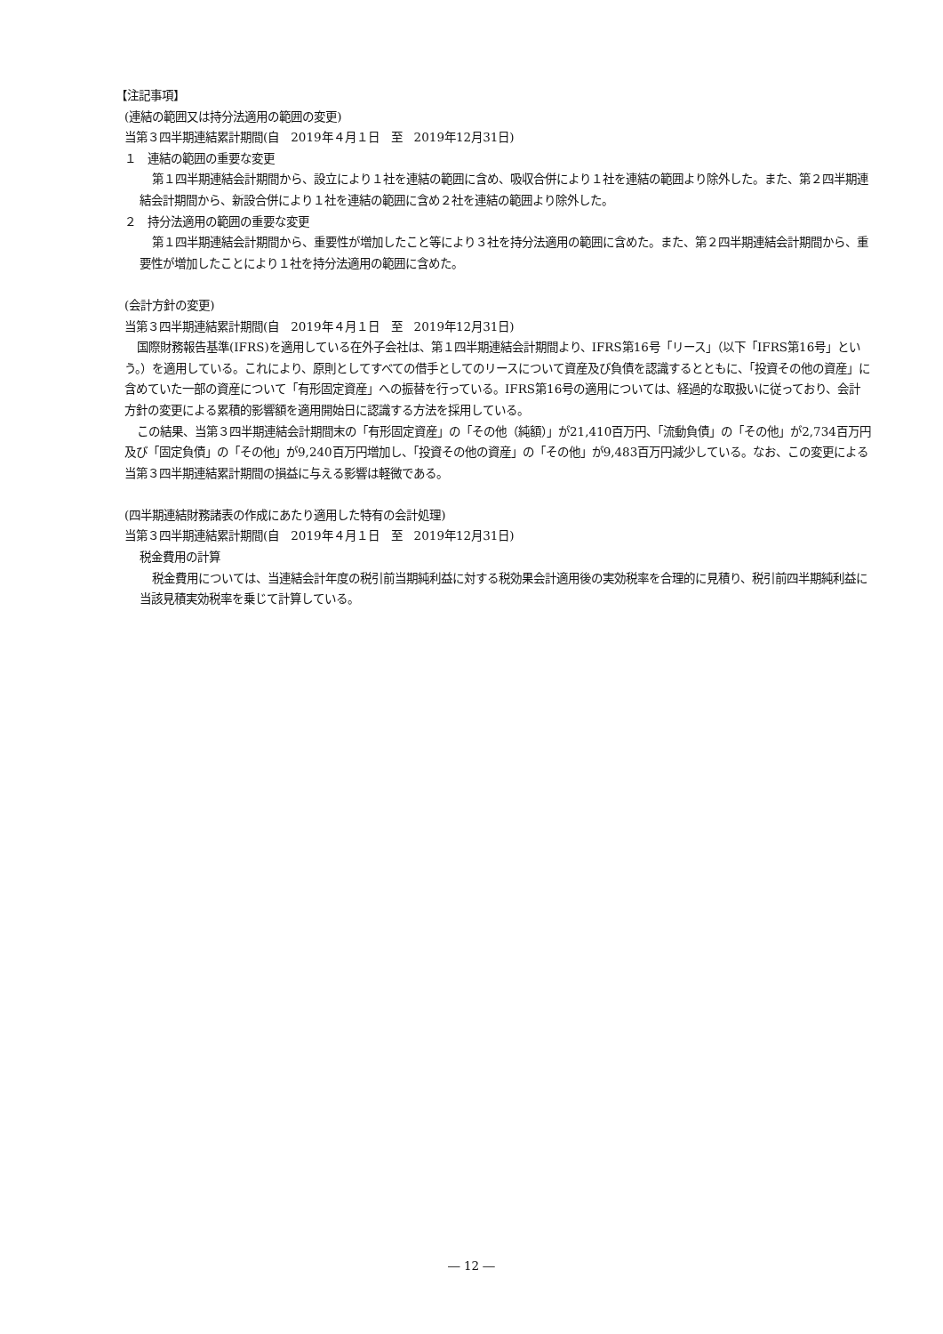【注記事項】
(連結の範囲又は持分法適用の範囲の変更)
当第３四半期連結累計期間(自　2019年４月１日　至　2019年12月31日)
１　連結の範囲の重要な変更
第１四半期連結会計期間から、設立により１社を連結の範囲に含め、吸収合併により１社を連結の範囲より除外した。また、第２四半期連結会計期間から、新設合併により１社を連結の範囲に含め２社を連結の範囲より除外した。
２　持分法適用の範囲の重要な変更
第１四半期連結会計期間から、重要性が増加したこと等により３社を持分法適用の範囲に含めた。また、第２四半期連結会計期間から、重要性が増加したことにより１社を持分法適用の範囲に含めた。
(会計方針の変更)
当第３四半期連結累計期間(自　2019年４月１日　至　2019年12月31日)
国際財務報告基準(IFRS)を適用している在外子会社は、第１四半期連結会計期間より、IFRS第16号「リース」（以下「IFRS第16号」という。）を適用している。これにより、原則としてすべての借手としてのリースについて資産及び負債を認識するとともに、「投資その他の資産」に含めていた一部の資産について「有形固定資産」への振替を行っている。IFRS第16号の適用については、経過的な取扱いに従っており、会計方針の変更による累積的影響額を適用開始日に認識する方法を採用している。
この結果、当第３四半期連結会計期間末の「有形固定資産」の「その他（純額）」が21,410百万円、「流動負債」の「その他」が2,734百万円及び「固定負債」の「その他」が9,240百万円増加し、「投資その他の資産」の「その他」が9,483百万円減少している。なお、この変更による当第３四半期連結累計期間の損益に与える影響は軽微である。
(四半期連結財務諸表の作成にあたり適用した特有の会計処理)
当第３四半期連結累計期間(自　2019年４月１日　至　2019年12月31日)
税金費用の計算
税金費用については、当連結会計年度の税引前当期純利益に対する税効果会計適用後の実効税率を合理的に見積り、税引前四半期純利益に当該見積実効税率を乗じて計算している。
― 12 ―